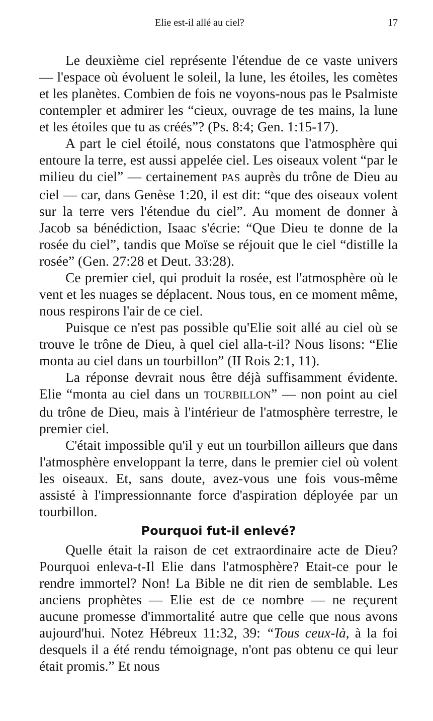Elie est-il allé au ciel? 17
Le deuxième ciel représente l'étendue de ce vaste univers — l'espace où évoluent le soleil, la lune, les étoiles, les comètes et les planètes. Combien de fois ne voyons-nous pas le Psalmiste contempler et admirer les “cieux, ouvrage de tes mains, la lune et les étoiles que tu as créés”? (Ps. 8:4; Gen. 1:15-17).
A part le ciel étoilé, nous constatons que l'atmosphère qui entoure la terre, est aussi appelée ciel. Les oiseaux volent “par le milieu du ciel” — certainement PAS auprès du trône de Dieu au ciel — car, dans Genèse 1:20, il est dit: “que des oiseaux volent sur la terre vers l'étendue du ciel”. Au moment de donner à Jacob sa bénédiction, Isaac s'écrie: “Que Dieu te donne de la rosée du ciel”, tandis que Moïse se réjouit que le ciel “distille la rosée” (Gen. 27:28 et Deut. 33:28).
Ce premier ciel, qui produit la rosée, est l'atmosphère où le vent et les nuages se déplacent. Nous tous, en ce moment même, nous respirons l'air de ce ciel.
Puisque ce n'est pas possible qu'Elie soit allé au ciel où se trouve le trône de Dieu, à quel ciel alla-t-il? Nous lisons: “Elie monta au ciel dans un tourbillon” (II Rois 2:1, 11).
La réponse devrait nous être déjà suffisamment évidente. Elie “monta au ciel dans un TOURBILLON” — non point au ciel du trône de Dieu, mais à l'intérieur de l'atmosphère terrestre, le premier ciel.
C'était impossible qu'il y eut un tourbillon ailleurs que dans l'atmosphère enveloppant la terre, dans le premier ciel où volent les oiseaux. Et, sans doute, avez-vous une fois vous-même assisté à l'impressionnante force d'aspiration déployée par un tourbillon.
Pourquoi fut-il enlevé?
Quelle était la raison de cet extraordinaire acte de Dieu? Pourquoi enleva-t-Il Elie dans l'atmosphère? Etait-ce pour le rendre immortel? Non! La Bible ne dit rien de semblable. Les anciens prophètes — Elie est de ce nombre — ne reçurent aucune promesse d'immortalité autre que celle que nous avons aujourd'hui. Notez Hébreux 11:32, 39: “Tous ceux-là, à la foi desquels il a été rendu témoignage, n'ont pas obtenu ce qui leur était promis.” Et nous